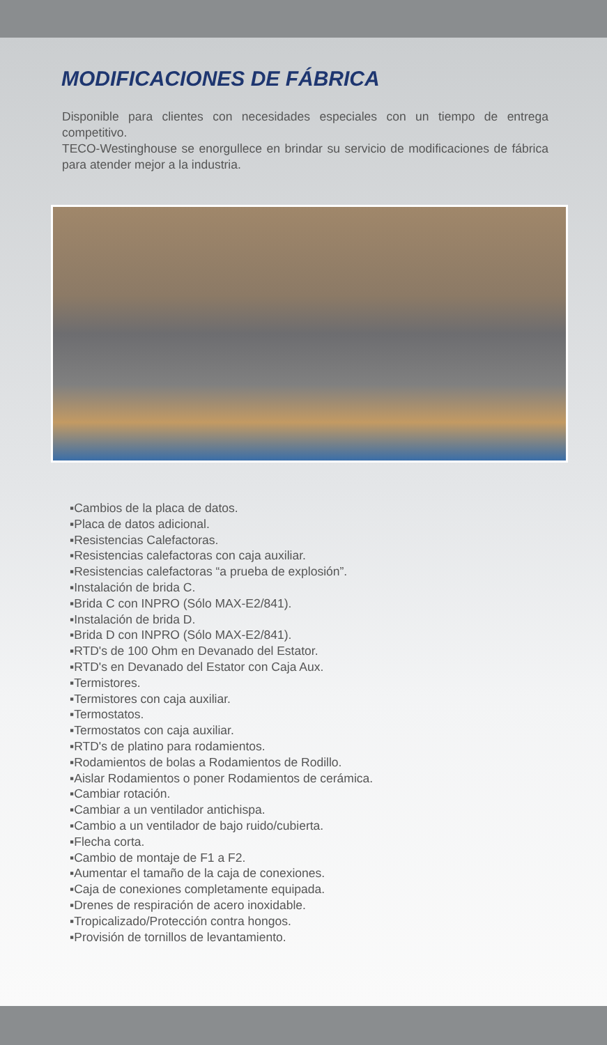MODIFICACIONES DE FÁBRICA
Disponible para clientes con necesidades especiales con un tiempo de entrega competitivo.
TECO-Westinghouse se enorgullece en brindar su servicio de modificaciones de fábrica para atender mejor a la industria.
▪Cambios de la placa de datos.
▪Placa de datos adicional.
▪Resistencias Calefactoras.
▪Resistencias calefactoras con caja auxiliar.
▪Resistencias calefactoras “a prueba de explosión”.
▪Instalación de brida C.
▪Brida C con INPRO (Sólo MAX-E2/841).
▪Instalación de brida D.
▪Brida D con INPRO (Sólo MAX-E2/841).
▪RTD's de 100 Ohm en Devanado del Estator.
▪RTD's en Devanado del Estator con Caja Aux.
▪Termistores.
▪Termistores con caja auxiliar.
▪Termostatos.
▪Termostatos con caja auxiliar.
▪RTD's de platino para rodamientos.
▪Rodamientos de bolas a Rodamientos de Rodillo.
▪Aislar Rodamientos o poner Rodamientos de cerámica.
▪Cambiar rotación.
▪Cambiar a un ventilador antichispa.
▪Cambio a un ventilador de bajo ruido/cubierta.
▪Flecha corta.
▪Cambio de montaje de F1 a F2.
▪Aumentar el tamaño de la caja de conexiones.
▪Caja de conexiones completamente equipada.
▪Drenes de respiración de acero inoxidable.
▪Tropicalizado/Protección contra hongos.
▪Provisión de tornillos de levantamiento.